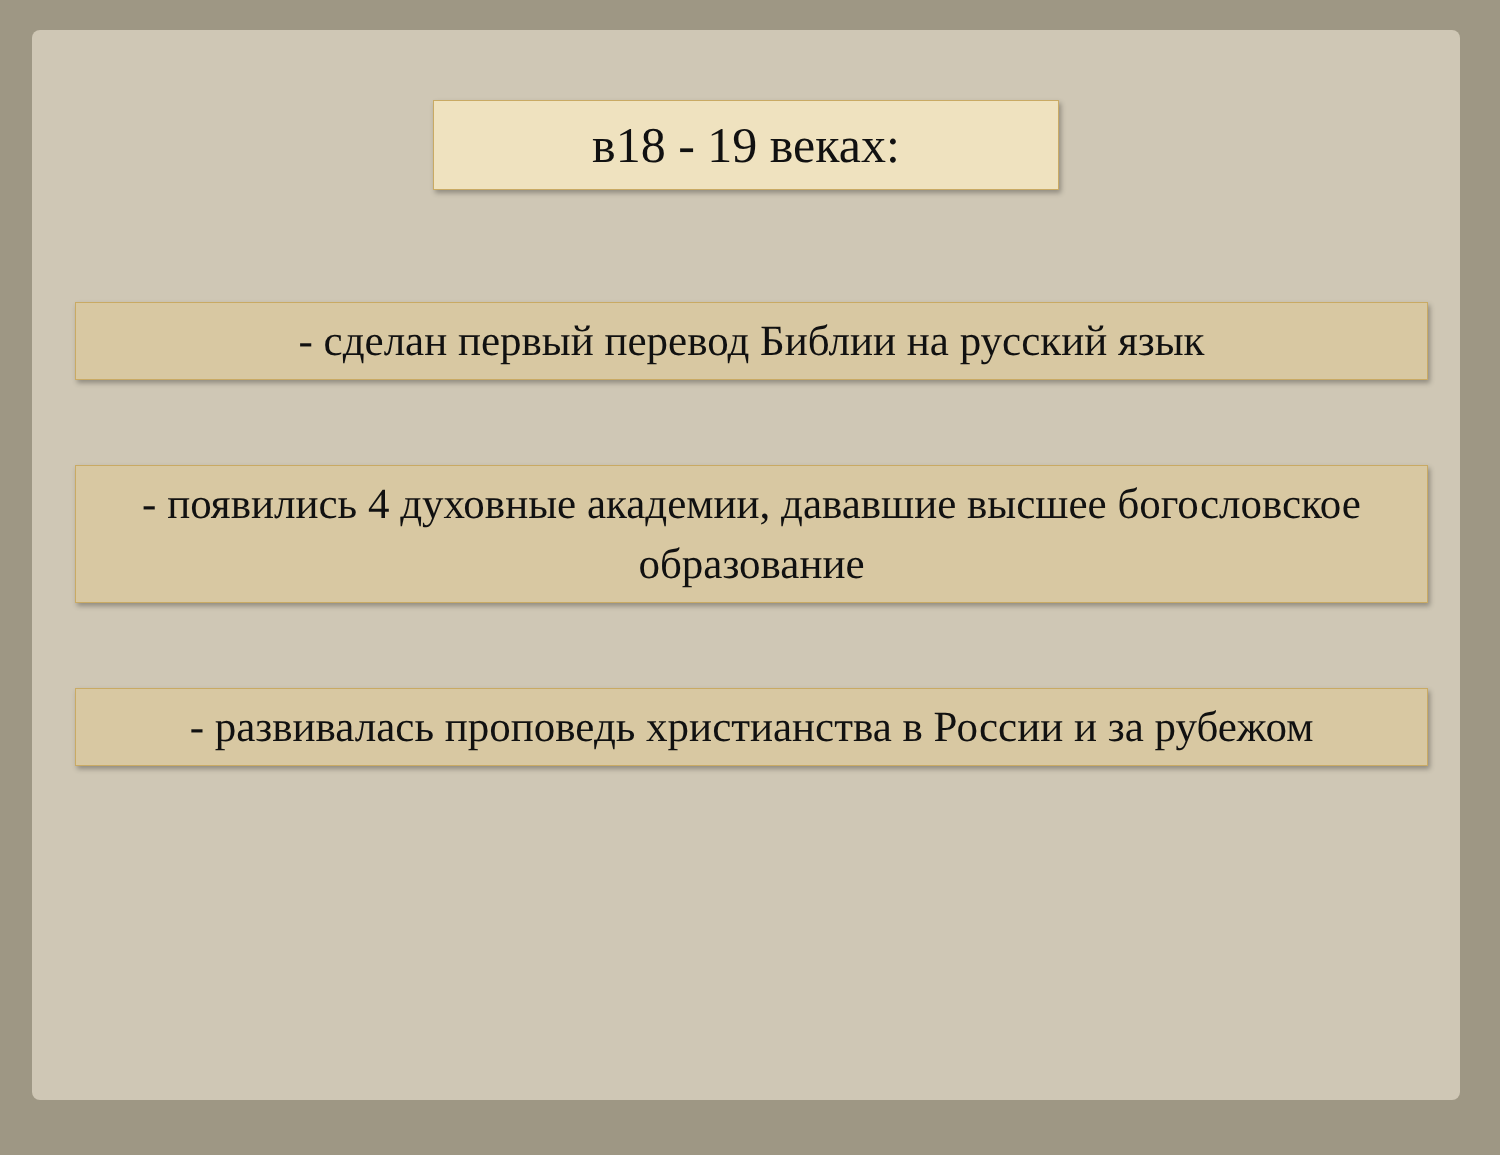в18 - 19 веках:
- сделан первый перевод Библии на русский язык
- появились 4 духовные академии, дававшие высшее богословское образование
- развивалась проповедь христианства в России и за рубежом